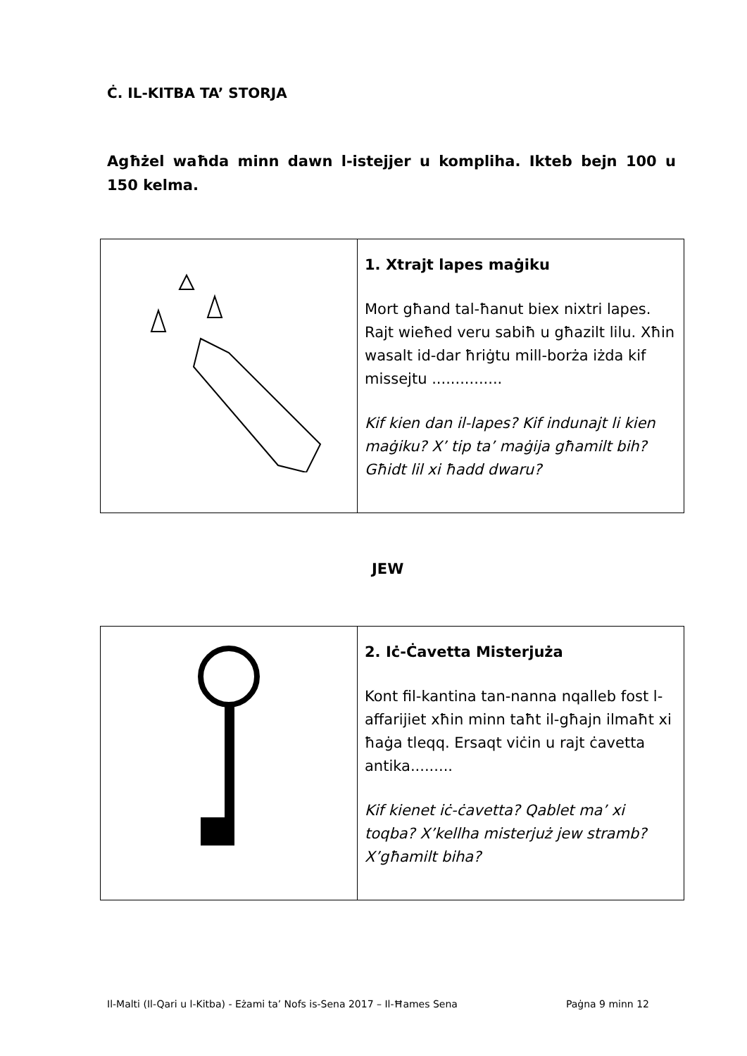Ċ. IL-KITBA TA’ STORJA
Agħżel waħda minn dawn l-istejjer u kompliha. Ikteb bejn 100 u 150 kelma.
| | 1. Xtrajt lapes maġiku Mort għand tal-ħanut biex nixtri lapes. Rajt wieħed veru sabiħ u għazilt lilu. Xħin wasalt id-dar ħriġtu mill-borża iżda kif missejtu ............... Kif kien dan il-lapes? Kif indunajt li kien maġiku? X’ tip ta’ maġija għamilt bih? Għidt lil xi ħadd dwaru? |
JEW
| | 2. Iċ-Ċavetta Misterjuża Kont fil-kantina tan-nanna nqalleb fost l-affarijiet xħin minn taħt il-għajn ilmaħt xi ħaġa tleqq. Ersaqt viċin u rajt ċavetta antika......... Kif kienet iċ-ċavetta? Qablet ma’ xi toqba? X’kellha misterjuż jew stramb? X’għamilt biha? |
Il-Malti (Il-Qari u l-Kitba) - Eżami ta’ Nofs is-Sena 2017 – Il-Ħames Sena Paġna 9 minn 12